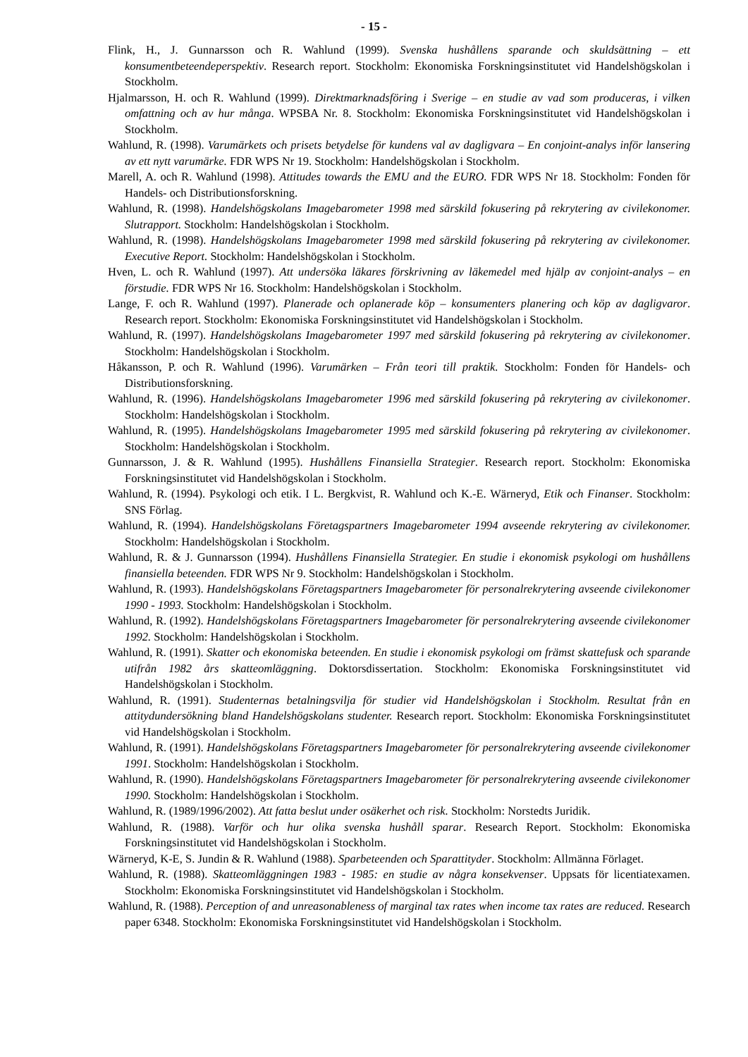- 15 -
Flink, H., J. Gunnarsson och R. Wahlund (1999). Svenska hushållens sparande och skuldsättning – ett konsumentbeteendeperspektiv. Research report. Stockholm: Ekonomiska Forskningsinstitutet vid Handelshögskolan i Stockholm.
Hjalmarsson, H. och R. Wahlund (1999). Direktmarknadsföring i Sverige – en studie av vad som produceras, i vilken omfattning och av hur många. WPSBA Nr. 8. Stockholm: Ekonomiska Forskningsinstitutet vid Handelshögskolan i Stockholm.
Wahlund, R. (1998). Varumärkets och prisets betydelse för kundens val av dagligvara – En conjoint-analys inför lansering av ett nytt varumärke. FDR WPS Nr 19. Stockholm: Handelshögskolan i Stockholm.
Marell, A. och R. Wahlund (1998). Attitudes towards the EMU and the EURO. FDR WPS Nr 18. Stockholm: Fonden för Handels- och Distributionsforskning.
Wahlund, R. (1998). Handelshögskolans Imagebarometer 1998 med särskild fokusering på rekrytering av civilekonomer. Slutrapport. Stockholm: Handelshögskolan i Stockholm.
Wahlund, R. (1998). Handelshögskolans Imagebarometer 1998 med särskild fokusering på rekrytering av civilekonomer. Executive Report. Stockholm: Handelshögskolan i Stockholm.
Hven, L. och R. Wahlund (1997). Att undersöka läkares förskrivning av läkemedel med hjälp av conjoint-analys – en förstudie. FDR WPS Nr 16. Stockholm: Handelshögskolan i Stockholm.
Lange, F. och R. Wahlund (1997). Planerade och oplanerade köp – konsumenters planering och köp av dagligvaror. Research report. Stockholm: Ekonomiska Forskningsinstitutet vid Handelshögskolan i Stockholm.
Wahlund, R. (1997). Handelshögskolans Imagebarometer 1997 med särskild fokusering på rekrytering av civilekonomer. Stockholm: Handelshögskolan i Stockholm.
Håkansson, P. och R. Wahlund (1996). Varumärken – Från teori till praktik. Stockholm: Fonden för Handels- och Distributionsforskning.
Wahlund, R. (1996). Handelshögskolans Imagebarometer 1996 med särskild fokusering på rekrytering av civilekonomer. Stockholm: Handelshögskolan i Stockholm.
Wahlund, R. (1995). Handelshögskolans Imagebarometer 1995 med särskild fokusering på rekrytering av civilekonomer. Stockholm: Handelshögskolan i Stockholm.
Gunnarsson, J. & R. Wahlund (1995). Hushållens Finansiella Strategier. Research report. Stockholm: Ekonomiska Forskningsinstitutet vid Handelshögskolan i Stockholm.
Wahlund, R. (1994). Psykologi och etik. I L. Bergkvist, R. Wahlund och K.-E. Wärneryd, Etik och Finanser. Stockholm: SNS Förlag.
Wahlund, R. (1994). Handelshögskolans Företagspartners Imagebarometer 1994 avseende rekrytering av civilekonomer. Stockholm: Handelshögskolan i Stockholm.
Wahlund, R. & J. Gunnarsson (1994). Hushållens Finansiella Strategier. En studie i ekonomisk psykologi om hushållens finansiella beteenden. FDR WPS Nr 9. Stockholm: Handelshögskolan i Stockholm.
Wahlund, R. (1993). Handelshögskolans Företagspartners Imagebarometer för personalrekrytering avseende civilekonomer 1990 - 1993. Stockholm: Handelshögskolan i Stockholm.
Wahlund, R. (1992). Handelshögskolans Företagspartners Imagebarometer för personalrekrytering avseende civilekonomer 1992. Stockholm: Handelshögskolan i Stockholm.
Wahlund, R. (1991). Skatter och ekonomiska beteenden. En studie i ekonomisk psykologi om främst skattefusk och sparande utifrån 1982 års skatteomläggning. Doktorsdissertation. Stockholm: Ekonomiska Forskningsinstitutet vid Handelshögskolan i Stockholm.
Wahlund, R. (1991). Studenternas betalningsvilja för studier vid Handelshögskolan i Stockholm. Resultat från en attitydundersökning bland Handelshögskolans studenter. Research report. Stockholm: Ekonomiska Forskningsinstitutet vid Handelshögskolan i Stockholm.
Wahlund, R. (1991). Handelshögskolans Företagspartners Imagebarometer för personalrekrytering avseende civilekonomer 1991. Stockholm: Handelshögskolan i Stockholm.
Wahlund, R. (1990). Handelshögskolans Företagspartners Imagebarometer för personalrekrytering avseende civilekonomer 1990. Stockholm: Handelshögskolan i Stockholm.
Wahlund, R. (1989/1996/2002). Att fatta beslut under osäkerhet och risk. Stockholm: Norstedts Juridik.
Wahlund, R. (1988). Varför och hur olika svenska hushåll sparar. Research Report. Stockholm: Ekonomiska Forskningsinstitutet vid Handelshögskolan i Stockholm.
Wärneryd, K-E, S. Jundin & R. Wahlund (1988). Sparbeteenden och Sparattityder. Stockholm: Allmänna Förlaget.
Wahlund, R. (1988). Skatteomläggningen 1983 - 1985: en studie av några konsekvenser. Uppsats för licentiatexamen. Stockholm: Ekonomiska Forskningsinstitutet vid Handelshögskolan i Stockholm.
Wahlund, R. (1988). Perception of and unreasonableness of marginal tax rates when income tax rates are reduced. Research paper 6348. Stockholm: Ekonomiska Forskningsinstitutet vid Handelshögskolan i Stockholm.